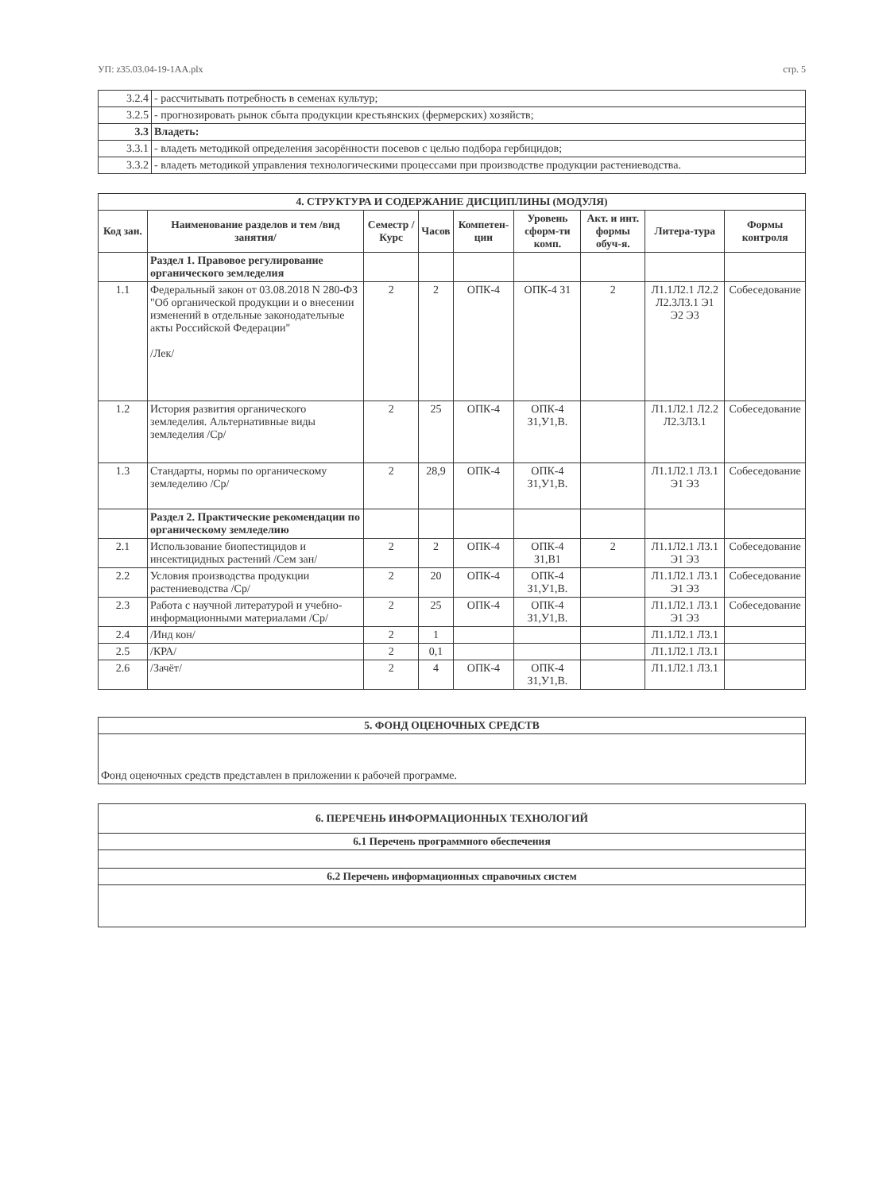УП: z35.03.04-19-1АА.plx стр. 5
| 3.2.4 | - рассчитывать потребность в семенах культур; |
| 3.2.5 | - прогнозировать рынок сбыта продукции крестьянских (фермерских) хозяйств; |
| 3.3 | Владеть: |
| 3.3.1 | - владеть методикой определения засорённости посевов с целью подбора гербицидов; |
| 3.3.2 | - владеть методикой управления технологическими процессами при производстве продукции растениеводства. |
| 4. СТРУКТУРА И СОДЕРЖАНИЕ ДИСЦИПЛИНЫ (МОДУЛЯ) | | | | | | | | |
| --- | --- | --- | --- | --- | --- | --- | --- | --- |
| Код зан. | Наименование разделов и тем /вид занятия/ | Семестр / Курс | Часов | Компетен-ции | Уровень сформ-ти комп. | Акт. и инт. формы обуч-я. | Литера-тура | Формы контроля |
| | Раздел 1. Правовое регулирование органического земледелия | | | | | | | |
| 1.1 | Федеральный закон от 03.08.2018 N 280-ФЗ "Об органической продукции и о внесении изменений в отдельные законодательные акты Российской Федерации" /Лек/ | 2 | 2 | ОПК-4 | ОПК-4 З1 | 2 | Л1.1Л2.1 Л2.2 Л2.3Л3.1 Э1 Э2 Э3 | Собеседование |
| 1.2 | История развития органического земледелия. Альтернативные виды земледелия /Ср/ | 2 | 25 | ОПК-4 | ОПК-4 З1,У1,В. | | Л1.1Л2.1 Л2.2 Л2.3Л3.1 | Собеседование |
| 1.3 | Стандарты, нормы по органическому земледелию /Ср/ | 2 | 28,9 | ОПК-4 | ОПК-4 З1,У1,В. | | Л1.1Л2.1 Л3.1 Э1 Э3 | Собеседование |
| | Раздел 2. Практические рекомендации по органическому земледелию | | | | | | | |
| 2.1 | Использование биопестицидов и инсектицидных растений /Сем зан/ | 2 | 2 | ОПК-4 | ОПК-4 З1,В1 | 2 | Л1.1Л2.1 Л3.1 Э1 Э3 | Собеседование |
| 2.2 | Условия производства продукции растениеводства /Ср/ | 2 | 20 | ОПК-4 | ОПК-4 З1,У1,В. | | Л1.1Л2.1 Л3.1 Э1 Э3 | Собеседование |
| 2.3 | Работа с научной литературой и учебно-информационными материалами /Ср/ | 2 | 25 | ОПК-4 | ОПК-4 З1,У1,В. | | Л1.1Л2.1 Л3.1 Э1 Э3 | Собеседование |
| 2.4 | /Инд кон/ | 2 | 1 | | | | Л1.1Л2.1 Л3.1 | |
| 2.5 | /КРА/ | 2 | 0,1 | | | | Л1.1Л2.1 Л3.1 | |
| 2.6 | /Зачёт/ | 2 | 4 | ОПК-4 | ОПК-4 З1,У1,В. | | Л1.1Л2.1 Л3.1 | |
| 5. ФОНД ОЦЕНОЧНЫХ СРЕДСТВ |
| --- |
| Фонд оценочных средств представлен в приложении к рабочей программе. |
| 6. ПЕРЕЧЕНЬ ИНФОРМАЦИОННЫХ ТЕХНОЛОГИЙ |
| --- |
| 6.1 Перечень программного обеспечения |
| 6.2 Перечень информационных справочных систем |